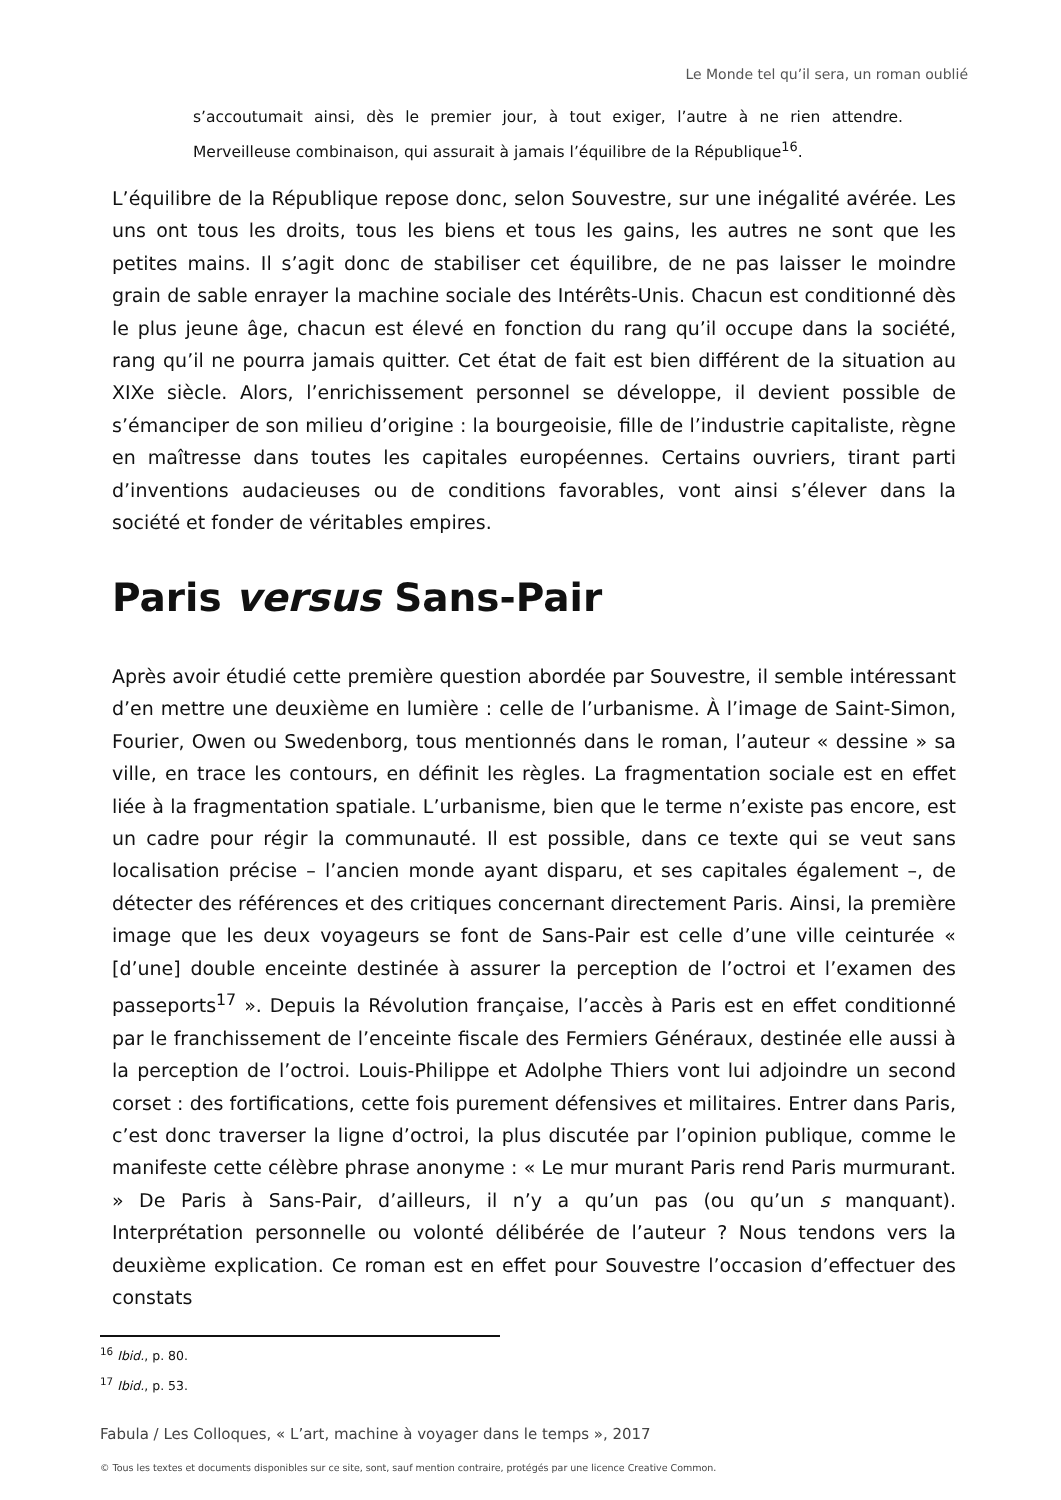Le Monde tel qu’il sera, un roman oublié
s’accoutumait ainsi, dès le premier jour, à tout exiger, l’autre à ne rien attendre. Merveilleuse combinaison, qui assurait à jamais l’équilibre de la République<sup>16</sup>.
L’équilibre de la République repose donc, selon Souvestre, sur une inégalité avérée. Les uns ont tous les droits, tous les biens et tous les gains, les autres ne sont que les petites mains. Il s’agit donc de stabiliser cet équilibre, de ne pas laisser le moindre grain de sable enrayer la machine sociale des Intérêts-Unis. Chacun est conditionné dès le plus jeune âge, chacun est élevé en fonction du rang qu’il occupe dans la société, rang qu’il ne pourra jamais quitter. Cet état de fait est bien différent de la situation au XIXe siècle. Alors, l’enrichissement personnel se développe, il devient possible de s’émanciper de son milieu d’origine : la bourgeoisie, fille de l’industrie capitaliste, règne en maîtresse dans toutes les capitales européennes. Certains ouvriers, tirant parti d’inventions audacieuses ou de conditions favorables, vont ainsi s’élever dans la société et fonder de véritables empires.
Paris versus Sans-Pair
Après avoir étudié cette première question abordée par Souvestre, il semble intéressant d’en mettre une deuxième en lumière : celle de l’urbanisme. À l’image de Saint-Simon, Fourier, Owen ou Swedenborg, tous mentionnés dans le roman, l’auteur « dessine » sa ville, en trace les contours, en définit les règles. La fragmentation sociale est en effet liée à la fragmentation spatiale. L’urbanisme, bien que le terme n’existe pas encore, est un cadre pour régir la communauté. Il est possible, dans ce texte qui se veut sans localisation précise – l’ancien monde ayant disparu, et ses capitales également –, de détecter des références et des critiques concernant directement Paris. Ainsi, la première image que les deux voyageurs se font de Sans-Pair est celle d’une ville ceinturée « [d’une] double enceinte destinée à assurer la perception de l’octroi et l’examen des passeports<sup>17</sup> ». Depuis la Révolution française, l’accès à Paris est en effet conditionné par le franchissement de l’enceinte fiscale des Fermiers Généraux, destinée elle aussi à la perception de l’octroi. Louis-Philippe et Adolphe Thiers vont lui adjoindre un second corset : des fortifications, cette fois purement défensives et militaires. Entrer dans Paris, c’est donc traverser la ligne d’octroi, la plus discutée par l’opinion publique, comme le manifeste cette célèbre phrase anonyme : « Le mur murant Paris rend Paris murmurant. » De Paris à Sans-Pair, d’ailleurs, il n’y a qu’un pas (ou qu’un s manquant). Interprétation personnelle ou volonté délibérée de l’auteur ? Nous tendons vers la deuxième explication. Ce roman est en effet pour Souvestre l’occasion d’effectuer des constats
<sup>16</sup> Ibid., p. 80.
<sup>17</sup> Ibid., p. 53.
Fabula / Les Colloques, « L’art, machine à voyager dans le temps », 2017
© Tous les textes et documents disponibles sur ce site, sont, sauf mention contraire, protégés par une licence Creative Common.